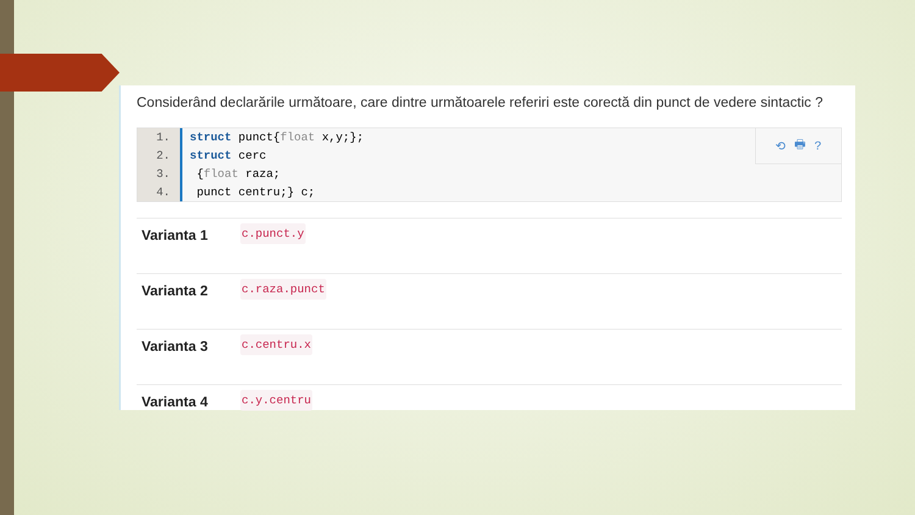Considerând declarările următoare, care dintre următoarele referiri este corectă din punct de vedere sintactic ?
1.
2.
3.
4.
struct punct{float x,y;};
struct cerc
{float raza;
punct centru;} c;
⟲ 🖶?
| Varianta 1 | c.punct.y |
| Varianta 2 | c.raza.punct |
| Varianta 3 | c.centru.x |
| Varianta 4 | c.y.centru |